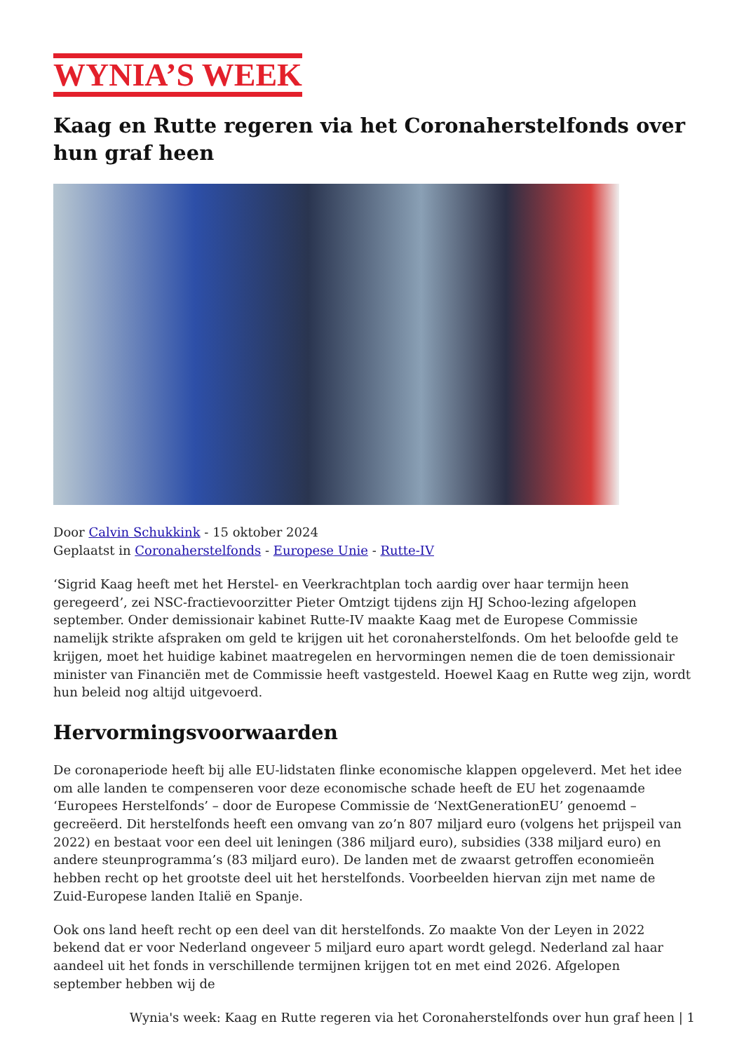WYNIA’S WEEK
Kaag en Rutte regeren via het Coronaherstelfonds over hun graf heen
Door Calvin Schukkink - 15 oktober 2024
Geplaatst in Coronaherstelfonds - Europese Unie - Rutte-IV
‘Sigrid Kaag heeft met het Herstel- en Veerkrachtplan toch aardig over haar termijn heen geregeerd’, zei NSC-fractievoorzitter Pieter Omtzigt tijdens zijn HJ Schoo-lezing afgelopen september. Onder demissionair kabinet Rutte-IV maakte Kaag met de Europese Commissie namelijk strikte afspraken om geld te krijgen uit het coronaherstelfonds. Om het beloofde geld te krijgen, moet het huidige kabinet maatregelen en hervormingen nemen die de toen demissionair minister van Financiën met de Commissie heeft vastgesteld. Hoewel Kaag en Rutte weg zijn, wordt hun beleid nog altijd uitgevoerd.
Hervormingsvoorwaarden
De coronaperiode heeft bij alle EU-lidstaten flinke economische klappen opgeleverd. Met het idee om alle landen te compenseren voor deze economische schade heeft de EU het zogenaamde ‘Europees Herstelfonds’ – door de Europese Commissie de ‘NextGenerationEU’ genoemd – gecreëerd. Dit herstelfonds heeft een omvang van zo’n 807 miljard euro (volgens het prijspeil van 2022) en bestaat voor een deel uit leningen (386 miljard euro), subsidies (338 miljard euro) en andere steunprogramma’s (83 miljard euro). De landen met de zwaarst getroffen economieën hebben recht op het grootste deel uit het herstelfonds. Voorbeelden hiervan zijn met name de Zuid-Europese landen Italië en Spanje.
Ook ons land heeft recht op een deel van dit herstelfonds. Zo maakte Von der Leyen in 2022 bekend dat er voor Nederland ongeveer 5 miljard euro apart wordt gelegd. Nederland zal haar aandeel uit het fonds in verschillende termijnen krijgen tot en met eind 2026. Afgelopen september hebben wij de
Wynia's week: Kaag en Rutte regeren via het Coronaherstelfonds over hun graf heen | 1